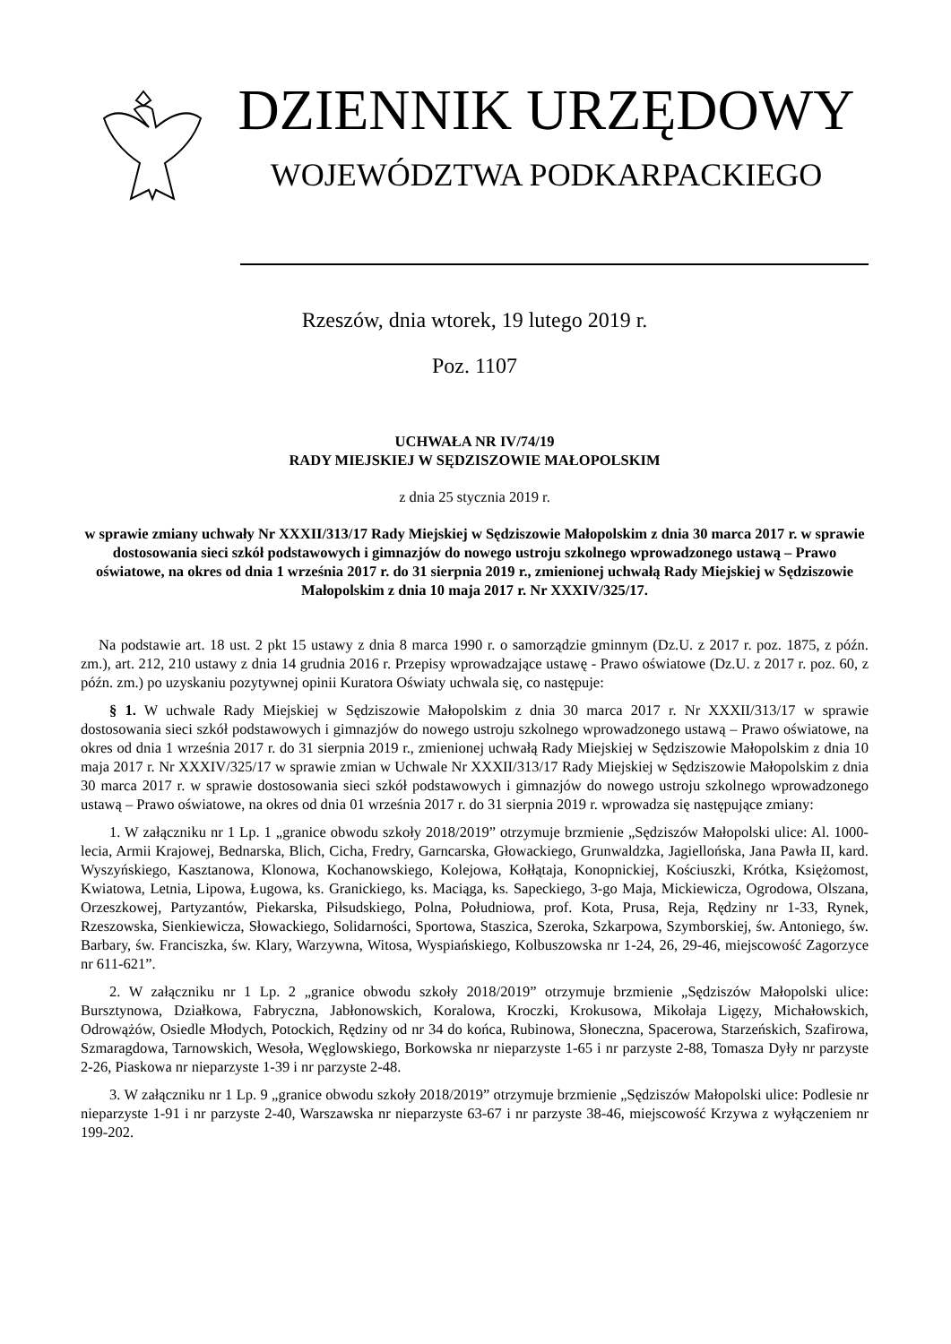DZIENNIK URZĘDOWY
WOJEWÓDZTWA PODKARPACKIEGO
Rzeszów, dnia wtorek, 19 lutego 2019 r.
Poz. 1107
UCHWAŁA NR IV/74/19
RADY MIEJSKIEJ W SĘDZISZOWIE MAŁOPOLSKIM
z dnia 25 stycznia 2019 r.
w sprawie zmiany uchwały Nr XXXII/313/17 Rady Miejskiej w Sędziszowie Małopolskim z dnia 30 marca 2017 r. w sprawie dostosowania sieci szkół podstawowych i gimnazjów do nowego ustroju szkolnego wprowadzonego ustawą – Prawo oświatowe, na okres od dnia 1 września 2017 r. do 31 sierpnia 2019 r., zmienionej uchwałą Rady Miejskiej w Sędziszowie Małopolskim z dnia 10 maja 2017 r. Nr XXXIV/325/17.
Na podstawie art. 18 ust. 2 pkt 15 ustawy z dnia 8 marca 1990 r. o samorządzie gminnym (Dz.U. z 2017 r. poz. 1875, z późn. zm.), art. 212, 210 ustawy z dnia 14 grudnia 2016 r. Przepisy wprowadzające ustawę - Prawo oświatowe (Dz.U. z 2017 r. poz. 60, z późn. zm.) po uzyskaniu pozytywnej opinii Kuratora Oświaty uchwala się, co następuje:
§ 1. W uchwale Rady Miejskiej w Sędziszowie Małopolskim z dnia 30 marca 2017 r. Nr XXXII/313/17 w sprawie dostosowania sieci szkół podstawowych i gimnazjów do nowego ustroju szkolnego wprowadzonego ustawą – Prawo oświatowe, na okres od dnia 1 września 2017 r. do 31 sierpnia 2019 r., zmienionej uchwałą Rady Miejskiej w Sędziszowie Małopolskim z dnia 10 maja 2017 r. Nr XXXIV/325/17 w sprawie zmian w Uchwale Nr XXXII/313/17 Rady Miejskiej w Sędziszowie Małopolskim z dnia 30 marca 2017 r. w sprawie dostosowania sieci szkół podstawowych i gimnazjów do nowego ustroju szkolnego wprowadzonego ustawą – Prawo oświatowe, na okres od dnia 01 września 2017 r. do 31 sierpnia 2019 r. wprowadza się następujące zmiany:
1. W załączniku nr 1 Lp. 1 „granice obwodu szkoły 2018/2019” otrzymuje brzmienie „Sędziszów Małopolski ulice: Al. 1000- lecia, Armii Krajowej, Bednarska, Blich, Cicha, Fredry, Garncarska, Głowackiego, Grunwaldzka, Jagiellońska, Jana Pawła II, kard. Wyszyńskiego, Kasztanowa, Klonowa, Kochanowskiego, Kolejowa, Kołłątaja, Konopnickiej, Kościuszki, Krótka, Księżomost, Kwiatowa, Letnia, Lipowa, Ługowa, ks. Granickiego, ks. Maciąga, ks. Sapeckiego, 3-go Maja, Mickiewicza, Ogrodowa, Olszana, Orzeszkowej, Partyzantów, Piekarska, Piłsudskiego, Polna, Południowa, prof. Kota, Prusa, Reja, Rędziny nr 1-33, Rynek, Rzeszowska, Sienkiewicza, Słowackiego, Solidarności, Sportowa, Staszica, Szeroka, Szkarpowa, Szymborskiej, św. Antoniego, św. Barbary, św. Franciszka, św. Klary, Warzywna, Witosa, Wyspiańskiego, Kolbuszowska nr 1-24, 26, 29-46, miejscowość Zagorzyce nr 611-621”.
2. W załączniku nr 1 Lp. 2 „granice obwodu szkoły 2018/2019” otrzymuje brzmienie „Sędziszów Małopolski ulice: Bursztynowa, Działkowa, Fabryczna, Jabłonowskich, Koralowa, Kroczki, Krokusowa, Mikołaja Ligęzy, Michałowskich, Odrowążów, Osiedle Młodych, Potockich, Rędziny od nr 34 do końca, Rubinowa, Słoneczna, Spacerowa, Starzeńskich, Szafirowa, Szmaragdowa, Tarnowskich, Wesoła, Węglowskiego, Borkowska nr nieparzyste 1-65 i nr parzyste 2-88, Tomasza Dyły nr parzyste 2-26, Piaskowa nr nieparzyste 1-39 i nr parzyste 2-48.
3. W załączniku nr 1 Lp. 9 „granice obwodu szkoły 2018/2019” otrzymuje brzmienie „Sędziszów Małopolski ulice: Podlesie nr nieparzyste 1-91 i nr parzyste 2-40, Warszawska nr nieparzyste 63-67 i nr parzyste 38-46, miejscowość Krzywa z wyłączeniem nr 199-202.